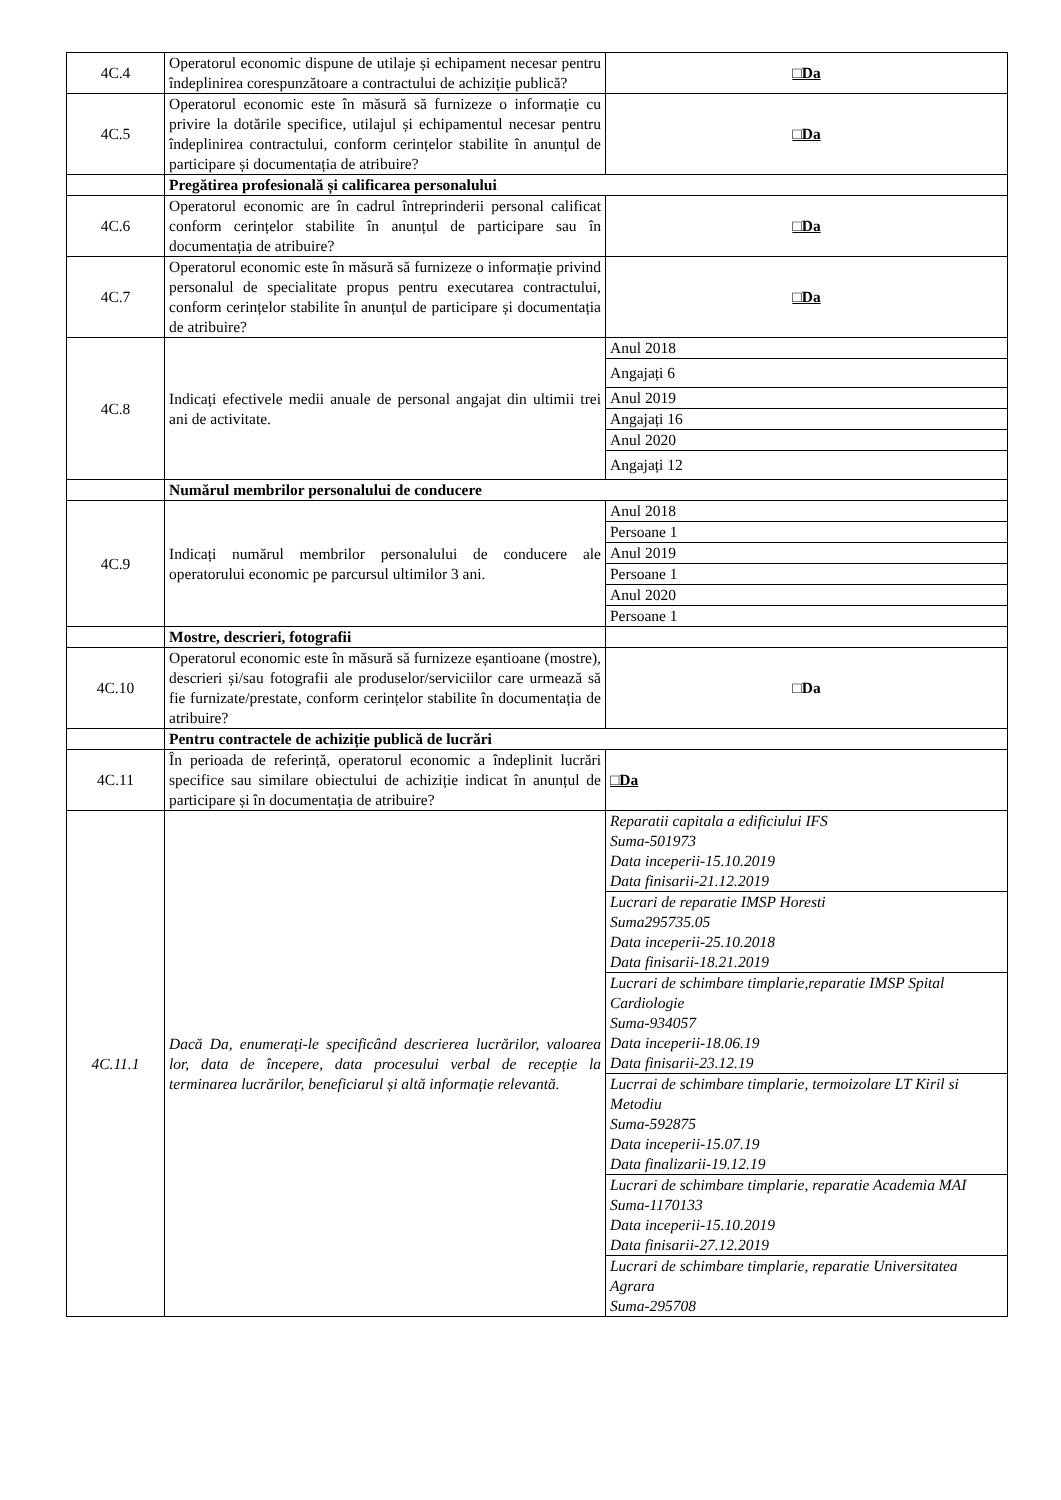| 4C.4 | Operatorul economic dispune de utilaje și echipament necesar pentru îndeplinirea corespunzătoare a contractului de achiziție publică? | □Da |
| 4C.5 | Operatorul economic este în măsură să furnizeze o informație cu privire la dotările specifice, utilajul și echipamentul necesar pentru îndeplinirea contractului, conform cerințelor stabilite în anunțul de participare și documentația de atribuire? | □Da |
| | Pregătirea profesională și calificarea personalului | |
| 4C.6 | Operatorul economic are în cadrul întreprinderii personal calificat conform cerințelor stabilite în anunțul de participare sau în documentația de atribuire? | □Da |
| 4C.7 | Operatorul economic este în măsură să furnizeze o informație privind personalul de specialitate propus pentru executarea contractului, conform cerințelor stabilite în anunțul de participare și documentația de atribuire? | □Da |
| 4C.8 | Indicați efectivele medii anuale de personal angajat din ultimii trei ani de activitate. | Anul 2018 Angajați 6 Anul 2019 Angajați 16 Anul 2020 Angajați 12 |
| | Numărul membrilor personalului de conducere | |
| 4C.9 | Indicați numărul membrilor personalului de conducere ale operatorului economic pe parcursul ultimilor 3 ani. | Anul 2018 Persoane 1 Anul 2019 Persoane 1 Anul 2020 Persoane 1 |
| | Mostre, descrieri, fotografii | |
| 4C.10 | Operatorul economic este în măsură să furnizeze eșantioane (mostre), descrieri și/sau fotografii ale produselor/serviciilor care urmează să fie furnizate/prestate, conform cerințelor stabilite în documentația de atribuire? | □Da |
| | Pentru contractele de achiziție publică de lucrări | |
| 4C.11 | În perioada de referință, operatorul economic a îndeplinit lucrări specifice sau similare obiectului de achiziție indicat în anunțul de participare și în documentația de atribuire? | □Da |
| 4C.11.1 | Dacă Da, enumerați-le specificând descrierea lucrărilor, valoarea lor, data de începere, data procesului verbal de recepție la terminarea lucrărilor, beneficiarul și altă informație relevantă. | Reparatii capitala a edificiului IFS Suma-501973 Data inceperii-15.10.2019 Data finisarii-21.12.2019 Lucrari de reparatie IMSP Horesti Suma295735.05 Data inceperii-25.10.2018 Data finisarii-18.21.2019 Lucrari de schimbare timplarie,reparatie IMSP Spital Cardiologie Suma-934057 Data inceperii-18.06.19 Data finisarii-23.12.19 Lucrrai de schimbare timplarie, termoizolare LT Kiril si Metodiu Suma-592875 Data inceperii-15.07.19 Data finalizarii-19.12.19 Lucrari de schimbare timplarie, reparatie Academia MAI Suma-1170133 Data inceperii-15.10.2019 Data finisarii-27.12.2019 Lucrari de schimbare timplarie, reparatie Universitatea Agrara Suma-295708 |